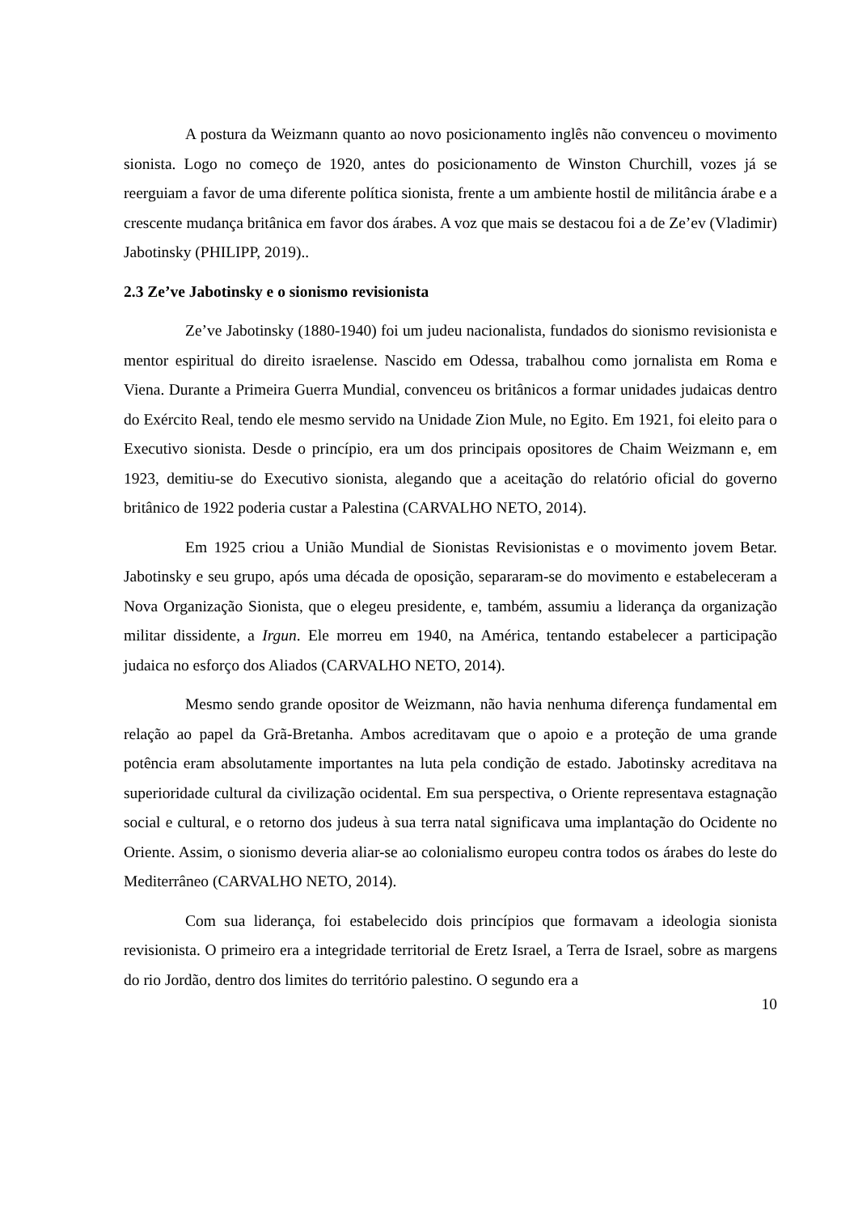A postura da Weizmann quanto ao novo posicionamento inglês não convenceu o movimento sionista. Logo no começo de 1920, antes do posicionamento de Winston Churchill, vozes já se reerguiam a favor de uma diferente política sionista, frente a um ambiente hostil de militância árabe e a crescente mudança britânica em favor dos árabes. A voz que mais se destacou foi a de Ze’ev (Vladimir) Jabotinsky (PHILIPP, 2019)..
2.3 Ze’ve Jabotinsky e o sionismo revisionista
Ze’ve Jabotinsky (1880-1940) foi um judeu nacionalista, fundados do sionismo revisionista e mentor espiritual do direito israelense. Nascido em Odessa, trabalhou como jornalista em Roma e Viena. Durante a Primeira Guerra Mundial, convenceu os britânicos a formar unidades judaicas dentro do Exército Real, tendo ele mesmo servido na Unidade Zion Mule, no Egito. Em 1921, foi eleito para o Executivo sionista. Desde o princípio, era um dos principais opositores de Chaim Weizmann e, em 1923, demitiu-se do Executivo sionista, alegando que a aceitação do relatório oficial do governo britânico de 1922 poderia custar a Palestina (CARVALHO NETO, 2014).
Em 1925 criou a União Mundial de Sionistas Revisionistas e o movimento jovem Betar. Jabotinsky e seu grupo, após uma década de oposição, separaram-se do movimento e estabeleceram a Nova Organização Sionista, que o elegeu presidente, e, também, assumiu a liderança da organização militar dissidente, a Irgun. Ele morreu em 1940, na América, tentando estabelecer a participação judaica no esforço dos Aliados (CARVALHO NETO, 2014).
Mesmo sendo grande opositor de Weizmann, não havia nenhuma diferença fundamental em relação ao papel da Grã-Bretanha. Ambos acreditavam que o apoio e a proteção de uma grande potência eram absolutamente importantes na luta pela condição de estado. Jabotinsky acreditava na superioridade cultural da civilização ocidental. Em sua perspectiva, o Oriente representava estagnação social e cultural, e o retorno dos judeus à sua terra natal significava uma implantação do Ocidente no Oriente. Assim, o sionismo deveria aliar-se ao colonialismo europeu contra todos os árabes do leste do Mediterrâneo (CARVALHO NETO, 2014).
Com sua liderança, foi estabelecido dois princípios que formavam a ideologia sionista revisionista. O primeiro era a integridade territorial de Eretz Israel, a Terra de Israel, sobre as margens do rio Jordão, dentro dos limites do território palestino. O segundo era a
10